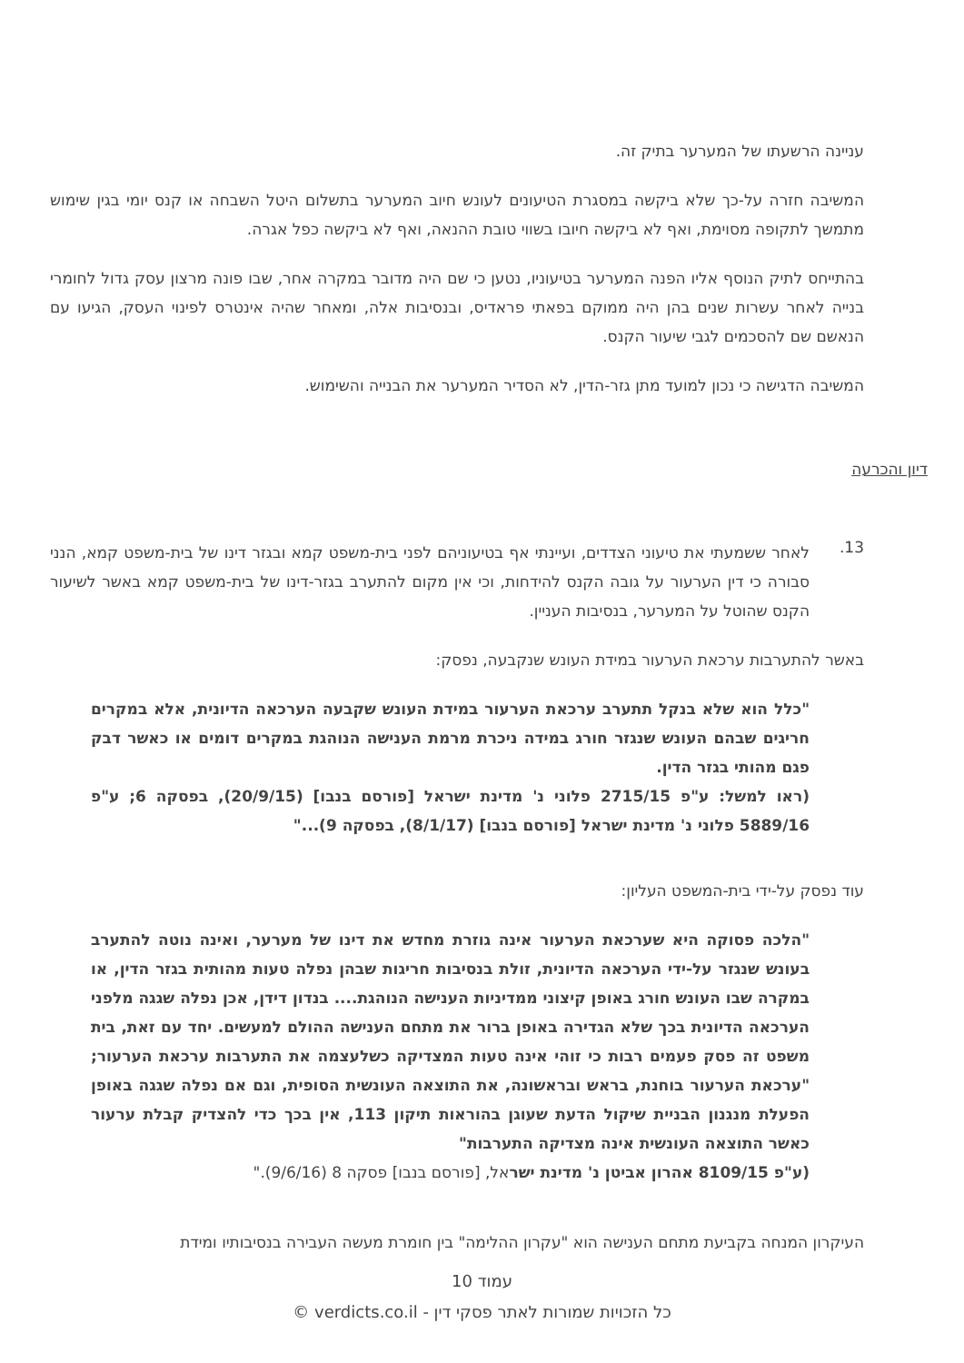עניינה הרשעתו של המערער בתיק זה.
המשיבה חזרה על-כך שלא ביקשה במסגרת הטיעונים לעונש חיוב המערער בתשלום היטל השבחה או קנס יומי בגין שימוש מתמשך לתקופה מסוימת, ואף לא ביקשה חיובו בשווי טובת ההנאה, ואף לא ביקשה כפל אגרה.
בהתייחס לתיק הנוסף אליו הפנה המערער בטיעוניו, נטען כי שם היה מדובר במקרה אחר, שבו פונה מרצון עסק גדול לחומרי בנייה לאחר עשרות שנים בהן היה ממוקם בפאתי פראדיס, ובנסיבות אלה, ומאחר שהיה אינטרס לפינוי העסק, הגיעו עם הנאשם שם להסכמים לגבי שיעור הקנס.
המשיבה הדגישה כי נכון למועד מתן גזר-הדין, לא הסדיר המערער את הבנייה והשימוש.
דיון והכרעה
13.
לאחר ששמעתי את טיעוני הצדדים, ועיינתי אף בטיעוניהם לפני בית-משפט קמא ובגזר דינו של בית-משפט קמא, הנני סבורה כי דין הערעור על גובה הקנס להידחות, וכי אין מקום להתערב בגזר-דינו של בית-משפט קמא באשר לשיעור הקנס שהוטל על המערער, בנסיבות העניין.
באשר להתערבות ערכאת הערעור במידת העונש שנקבעה, נפסק:
"כלל הוא שלא בנקל תתערב ערכאת הערעור במידת העונש שקבעה הערכאה הדיונית, אלא במקרים חריגים שבהם העונש שנגזר חורג במידה ניכרת מרמת הענישה הנוהגת במקרים דומים או כאשר דבק פגם מהותי בגזר הדין.
(ראו למשל: ע"פ 2715/15 פלוני נ' מדינת ישראל [פורסם בנבו] (20/9/15), בפסקה 6; ע"פ 5889/16 פלוני נ' מדינת ישראל [פורסם בנבו] (8/1/17), בפסקה 9)..."
עוד נפסק על-ידי בית-המשפט העליון:
"הלכה פסוקה היא שערכאת הערעור אינה גוזרת מחדש את דינו של מערער, ואינה נוטה להתערב בעונש שנגזר על-ידי הערכאה הדיונית, זולת בנסיבות חריגות שבהן נפלה טעות מהותית בגזר הדין, או במקרה שבו העונש חורג באופן קיצוני ממדיניות הענישה הנוהגת.... בנדון דידן, אכן נפלה שגגה מלפני הערכאה הדיונית בכך שלא הגדירה באופן ברור את מתחם הענישה ההולם למעשים. יחד עם זאת, בית משפט זה פסק פעמים רבות כי זוהי אינה טעות המצדיקה כשלעצמה את התערבות ערכאת הערעור; "ערכאת הערעור בוחנת, בראש ובראשונה, את התוצאה העונשית הסופית, וגם אם נפלה שגגה באופן הפעלת מנגנון הבניית שיקול הדעת שעוגן בהוראות תיקון 113, אין בכך כדי להצדיק קבלת ערעור כאשר התוצאה העונשית אינה מצדיקה התערבות"
(ע"פ 8109/15 אהרון אביטן נ' מדינת ישראל, [פורסם בנבו] פסקה 8 (9/6/16)."
העיקרון המנחה בקביעת מתחם הענישה הוא "עקרון ההלימה" בין חומרת מעשה העבירה בנסיבותיו ומידת
עמוד 10
כל הזכויות שמורות לאתר פסקי דין - verdicts.co.il ©